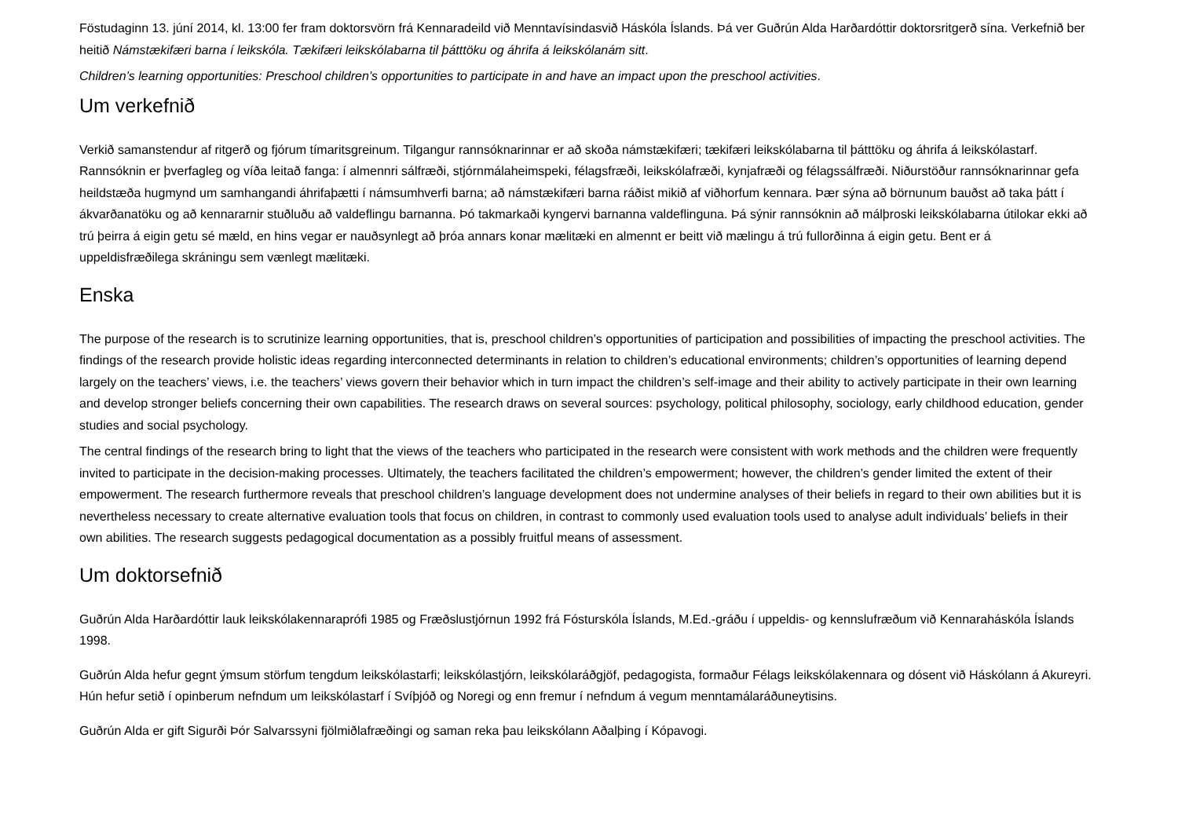Föstudaginn 13. júní 2014, kl. 13:00 fer fram doktorsvörn frá Kennaradeild við Menntavísindasvið Háskóla Íslands. Þá ver Guðrún Alda Harðardóttir doktorsritgerð sína. Verkefnið ber heitið Námstækifæri barna í leikskóla. Tækifæri leikskólabarna til þátttöku og áhrifa á leikskólanám sitt.
Children’s learning opportunities: Preschool children’s opportunities to participate in and have an impact upon the preschool activities.
Um verkefnið
Verkið samanstendur af ritgerð og fjórum tímaritsgreinum. Tilgangur rannsóknarinnar er að skoða námstækifæri; tækifæri leikskólabarna til þátttöku og áhrifa á leikskólastarf. Rannsóknin er þverfagleg og víða leitað fanga: í almennri sálfræði, stjórnmálaheimspeki, félagsfræði, leikskólafræði, kynjafræði og félagssálfræði. Niðurstöður rannsóknarinnar gefa heildstæða hugmynd um samhangandi áhrifaþætti í námsumhverfi barna; að námstækifæri barna ráðist mikið af viðhorfum kennara. Þær sýna að börnunum bauðst að taka þátt í ákvarðanatöku og að kennararnir stuðluðu að valdeflingu barnanna. Þó takmarkaði kyngervi barnanna valdeflinguna. Þá sýnir rannsóknin að málþroski leikskólabarna útilokar ekki að trú þeirra á eigin getu sé mæld, en hins vegar er nauðsynlegt að þróa annars konar mælitæki en almennt er beitt við mælingu á trú fullorðinna á eigin getu. Bent er á uppeldisfræðilega skráningu sem vænlegt mælitæki.
Enska
The purpose of the research is to scrutinize learning opportunities, that is, preschool children’s opportunities of participation and possibilities of impacting the preschool activities. The findings of the research provide holistic ideas regarding interconnected determinants in relation to children’s educational environments; children’s opportunities of learning depend largely on the teachers’ views, i.e. the teachers’ views govern their behavior which in turn impact the children’s self-image and their ability to actively participate in their own learning and develop stronger beliefs concerning their own capabilities. The research draws on several sources: psychology, political philosophy, sociology, early childhood education, gender studies and social psychology.
The central findings of the research bring to light that the views of the teachers who participated in the research were consistent with work methods and the children were frequently invited to participate in the decision-making processes. Ultimately, the teachers facilitated the children’s empowerment; however, the children’s gender limited the extent of their empowerment. The research furthermore reveals that preschool children’s language development does not undermine analyses of their beliefs in regard to their own abilities but it is nevertheless necessary to create alternative evaluation tools that focus on children, in contrast to commonly used evaluation tools used to analyse adult individuals’ beliefs in their own abilities. The research suggests pedagogical documentation as a possibly fruitful means of assessment.
Um doktorsefnið
Guðrún Alda Harðardóttir lauk leikskólakennaraprófi 1985 og Fræðslustjórnun 1992 frá Fósturskóla Íslands, M.Ed.-gráðu í uppeldis- og kennslufræðum við Kennaraháskóla Íslands 1998.
Guðrún Alda hefur gegnt ýmsum störfum tengdum leikskólastarfi; leikskólastjórn, leikskólaráðgjöf, pedagogista, formaður Félags leikskólakennara og dósent við Háskólann á Akureyri. Hún hefur setið í opinberum nefndum um leikskólastarf í Svíþjóð og Noregi og enn fremur í nefndum á vegum menntamálaráðuneytisins.
Guðrún Alda er gift Sigurði Þór Salvarssyni fjölmiðlafræðingi og saman reka þau leikskólann Aðalþing í Kópavogi.